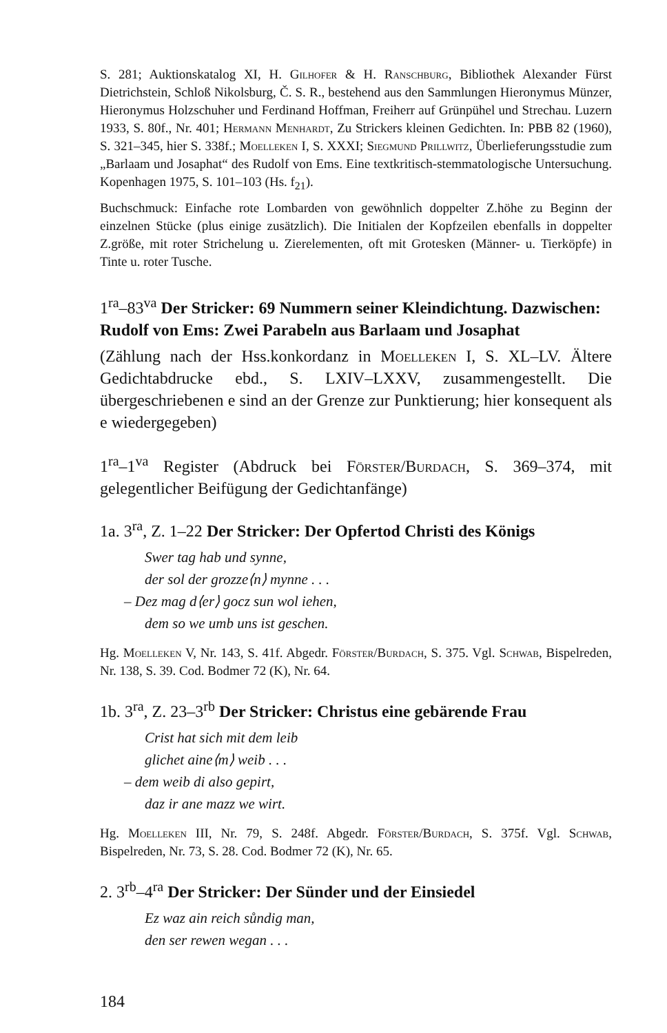S. 281; Auktionskatalog XI, H. Gilhofer & H. Ranschburg, Bibliothek Alexander Fürst Dietrichstein, Schloß Nikolsburg, Č. S. R., bestehend aus den Sammlungen Hieronymus Münzer, Hieronymus Holzschuher und Ferdinand Hoffman, Freiherr auf Grünpühel und Strechau. Luzern 1933, S. 80f., Nr. 401; Hermann Menhardt, Zu Strickers kleinen Gedichten. In: PBB 82 (1960), S. 321–345, hier S. 338f.; Moelleken I, S. XXXI; Siegmund Prillwitz, Überlieferungsstudie zum „Barlaam und Josaphat“ des Rudolf von Ems. Eine textkritisch-stemmatologische Untersuchung. Kopenhagen 1975, S. 101–103 (Hs. f<sub>21</sub>).
Buchschmuck: Einfache rote Lombarden von gewöhnlich doppelter Z.höhe zu Beginn der einzelnen Stücke (plus einige zusätzlich). Die Initialen der Kopfzeilen ebenfalls in doppelter Z.größe, mit roter Strichelung u. Zierelementen, oft mit Grotesken (Männer- u. Tierköpfe) in Tinte u. roter Tusche.
1<sup>ra</sup>–83<sup>va</sup> Der Stricker: 69 Nummern seiner Kleindichtung. Dazwischen: Rudolf von Ems: Zwei Parabeln aus Barlaam und Josaphat
(Zählung nach der Hss.konkordanz in Moelleken I, S. XL–LV. Ältere Gedichtabdrucke ebd., S. LXIV–LXXV, zusammengestellt. Die übergeschriebenen e sind an der Grenze zur Punktierung; hier konsequent als e wiedergegeben)
1<sup>ra</sup>–1<sup>va</sup> Register (Abdruck bei Förster/Burdach, S. 369–374, mit gelegentlicher Beifügung der Gedichtanfänge)
1a. 3<sup>ra</sup>, Z. 1–22 Der Stricker: Der Opfertod Christi des Königs
Swer tag hab und synne,
der sol der grozze⟨n⟩ mynne . . .
– Dez mag d⟨er⟩ gocz sun wol iehen,
dem so we umb uns ist geschen.
Hg. Moelleken V, Nr. 143, S. 41f. Abgedr. Förster/Burdach, S. 375. Vgl. Schwab, Bispelreden, Nr. 138, S. 39. Cod. Bodmer 72 (K), Nr. 64.
1b. 3<sup>ra</sup>, Z. 23–3<sup>rb</sup> Der Stricker: Christus eine gebärende Frau
Crist hat sich mit dem leib
glichet aine⟨m⟩ weib . . .
– dem weib di also gepirt,
daz ir ane mazz we wirt.
Hg. Moelleken III, Nr. 79, S. 248f. Abgedr. Förster/Burdach, S. 375f. Vgl. Schwab, Bispelreden, Nr. 73, S. 28. Cod. Bodmer 72 (K), Nr. 65.
2. 3<sup>rb</sup>–4<sup>ra</sup> Der Stricker: Der Sünder und der Einsiedel
Ez waz ain reich sůndig man,
den ser rewen wegan . . .
184